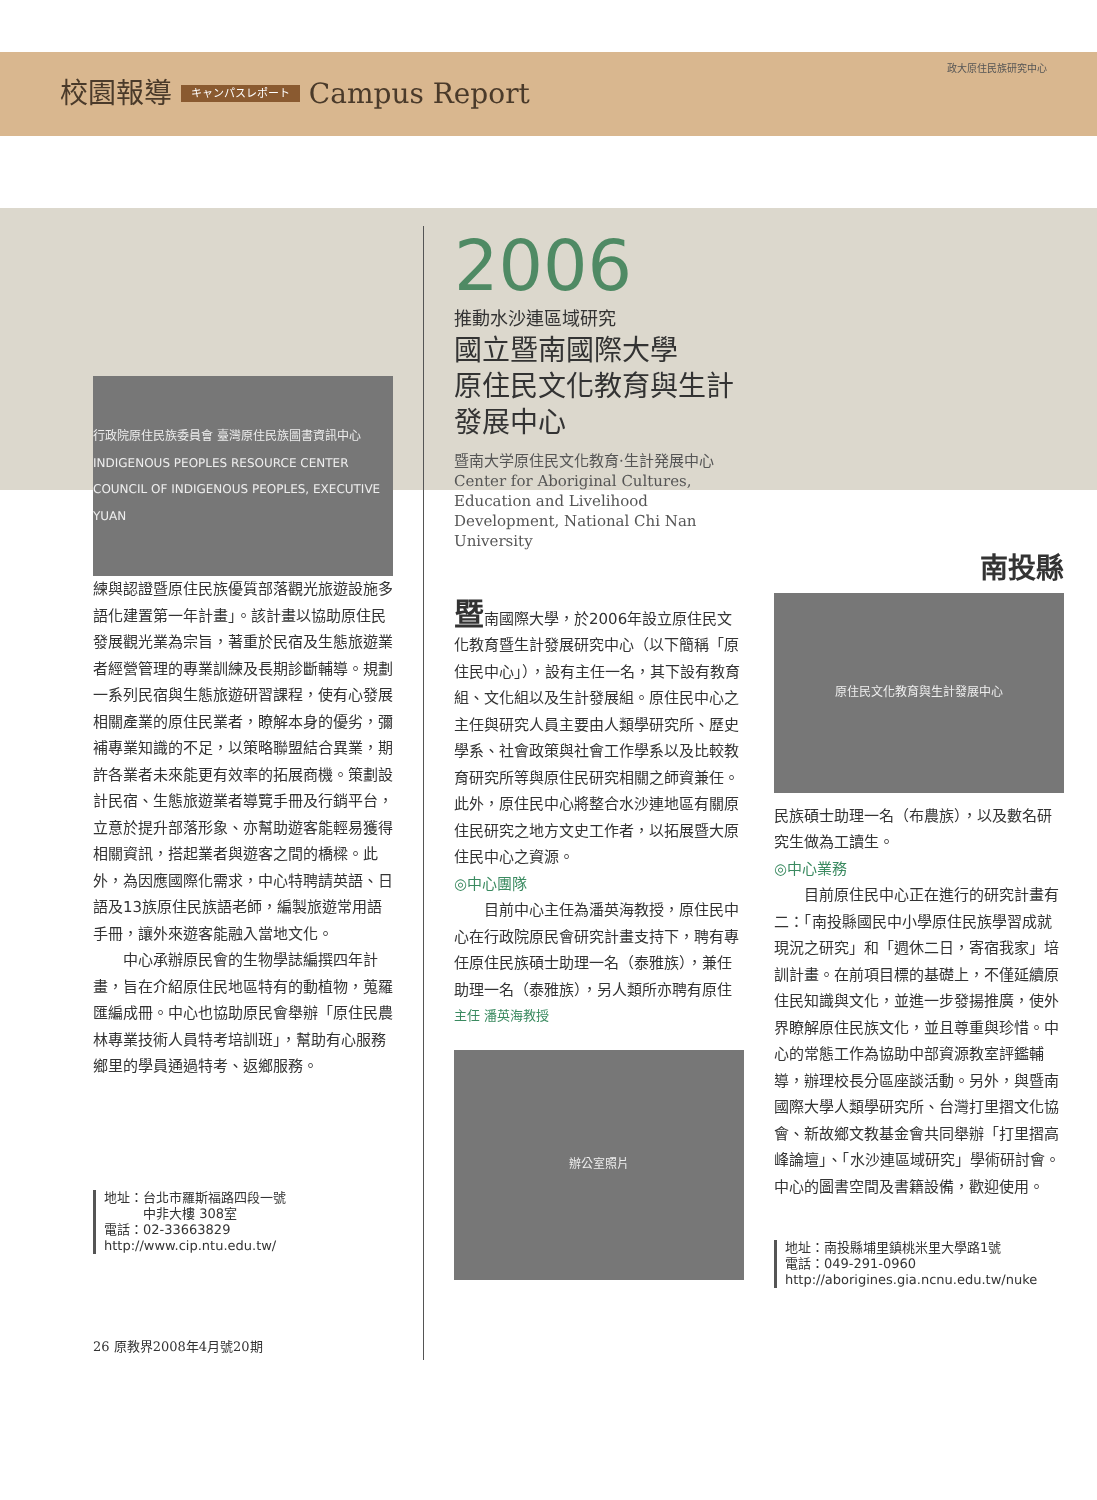校園報導 キャンパスレポート Campus Report
政大原住民族研究中心
行政院原住民族委員會 臺灣原住民族圖書資訊中心 INDIGENOUS PEOPLES RESOURCE CENTER COUNCIL OF INDIGENOUS PEOPLES, EXECUTIVE YUAN
練與認證暨原住民族優質部落觀光旅遊設施多語化建置第一年計畫」。該計畫以協助原住民發展觀光業為宗旨，著重於民宿及生態旅遊業者經營管理的專業訓練及長期診斷輔導。規劃一系列民宿與生態旅遊研習課程，使有心發展相關產業的原住民業者，瞭解本身的優劣，彌補專業知識的不足，以策略聯盟結合異業，期許各業者未來能更有效率的拓展商機。策劃設計民宿、生態旅遊業者導覽手冊及行銷平台，立意於提升部落形象、亦幫助遊客能輕易獲得相關資訊，搭起業者與遊客之間的橋樑。此外，為因應國際化需求，中心特聘請英語、日語及13族原住民族語老師，編製旅遊常用語手冊，讓外來遊客能融入當地文化。
  中心承辦原民會的生物學誌編撰四年計畫，旨在介紹原住民地區特有的動植物，蒐羅匯編成冊。中心也協助原民會舉辦「原住民農林專業技術人員特考培訓班」，幫助有心服務鄉里的學員通過特考、返鄉服務。
地址：台北市羅斯福路四段一號
   中非大樓 308室
電話：02-33663829
http://www.cip.ntu.edu.tw/
26 原教界2008年4月號20期
2006
推動水沙連區域研究
國立暨南國際大學
原住民文化教育與生計發展中心
暨南大学原住民文化教育·生計発展中心
Center for Aboriginal Cultures, Education and Livelihood Development, National Chi Nan University
暨南國際大學，於2006年設立原住民文化教育暨生計發展研究中心（以下簡稱「原住民中心」），設有主任一名，其下設有教育組、文化組以及生計發展組。原住民中心之主任與研究人員主要由人類學研究所、歷史學系、社會政策與社會工作學系以及比較教育研究所等與原住民研究相關之師資兼任。此外，原住民中心將整合水沙連地區有關原住民研究之地方文史工作者，以拓展暨大原住民中心之資源。
◎中心團隊
  目前中心主任為潘英海教授，原住民中心在行政院原民會研究計畫支持下，聘有專任原住民族碩士助理一名（泰雅族），兼任助理一名（泰雅族），另人類所亦聘有原住
主任 潘英海教授
辦公室照片
南投縣
原住民文化教育與生計發展中心
民族碩士助理一名（布農族），以及數名研究生做為工讀生。
◎中心業務
  目前原住民中心正在進行的研究計畫有二：「南投縣國民中小學原住民族學習成就現況之研究」和「週休二日，寄宿我家」培訓計畫。在前項目標的基礎上，不僅延續原住民知識與文化，並進一步發揚推廣，使外界瞭解原住民族文化，並且尊重與珍惜。中心的常態工作為協助中部資源教室評鑑輔導，辦理校長分區座談活動。另外，與暨南國際大學人類學研究所、台灣打里摺文化協會、新故鄉文教基金會共同舉辦「打里摺高峰論壇」、「水沙連區域研究」學術研討會。中心的圖書空間及書籍設備，歡迎使用。
地址：南投縣埔里鎮桃米里大學路1號
電話：049-291-0960
http://aborigines.gia.ncnu.edu.tw/nuke